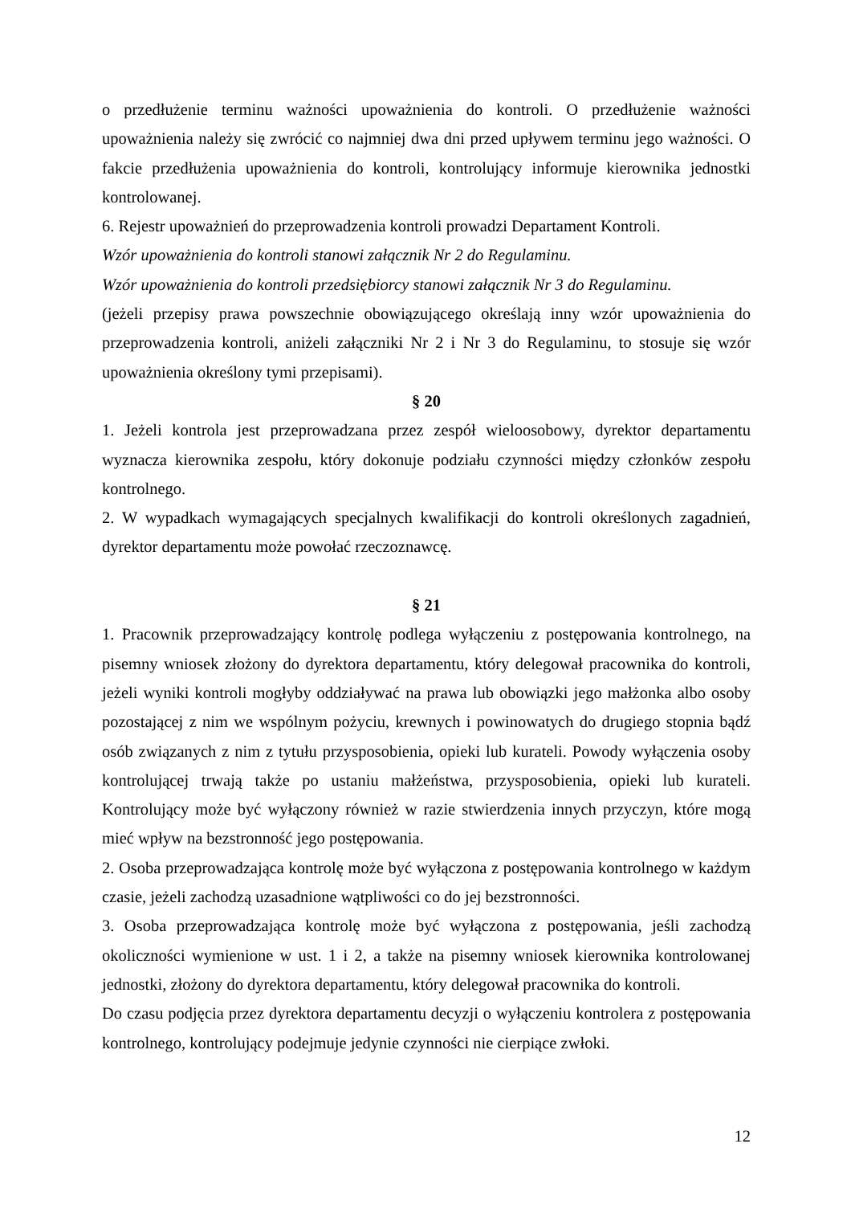o przedłużenie terminu ważności upoważnienia do kontroli. O przedłużenie ważności upoważnienia należy się zwrócić co najmniej dwa dni przed upływem terminu jego ważności. O fakcie przedłużenia upoważnienia do kontroli, kontrolujący informuje kierownika jednostki kontrolowanej.
6. Rejestr upoważnień do przeprowadzenia kontroli prowadzi Departament Kontroli.
Wzór upoważnienia do kontroli stanowi załącznik Nr 2 do Regulaminu.
Wzór upoważnienia do kontroli przedsiębiorcy stanowi załącznik Nr 3 do Regulaminu.
(jeżeli przepisy prawa powszechnie obowiązującego określają inny wzór upoważnienia do przeprowadzenia kontroli, aniżeli załączniki Nr 2 i Nr 3 do Regulaminu, to stosuje się wzór upoważnienia określony tymi przepisami).
§ 20
1. Jeżeli kontrola jest przeprowadzana przez zespół wieloosobowy, dyrektor departamentu wyznacza kierownika zespołu, który dokonuje podziału czynności między członków zespołu kontrolnego.
2. W wypadkach wymagających specjalnych kwalifikacji do kontroli określonych zagadnień, dyrektor departamentu może powołać rzeczoznawcę.
§ 21
1. Pracownik przeprowadzający kontrolę podlega wyłączeniu z postępowania kontrolnego, na pisemny wniosek złożony do dyrektora departamentu, który delegował pracownika do kontroli, jeżeli wyniki kontroli mogłyby oddziaływać na prawa lub obowiązki jego małżonka albo osoby pozostającej z nim we wspólnym pożyciu, krewnych i powinowatych do drugiego stopnia bądź osób związanych z nim z tytułu przysposobienia, opieki lub kurateli. Powody wyłączenia osoby kontrolującej trwają także po ustaniu małżeństwa, przysposobienia, opieki lub kurateli. Kontrolujący może być wyłączony również w razie stwierdzenia innych przyczyn, które mogą mieć wpływ na bezstronność jego postępowania.
2. Osoba przeprowadzająca kontrolę może być wyłączona z postępowania kontrolnego w każdym czasie, jeżeli zachodzą uzasadnione wątpliwości co do jej bezstronności.
3. Osoba przeprowadzająca kontrolę może być wyłączona z postępowania, jeśli zachodzą okoliczności wymienione w ust. 1 i 2, a także na pisemny wniosek kierownika kontrolowanej jednostki, złożony do dyrektora departamentu, który delegował pracownika do kontroli.
Do czasu podjęcia przez dyrektora departamentu decyzji o wyłączeniu kontrolera z postępowania kontrolnego, kontrolujący podejmuje jedynie czynności nie cierpiące zwłoki.
12